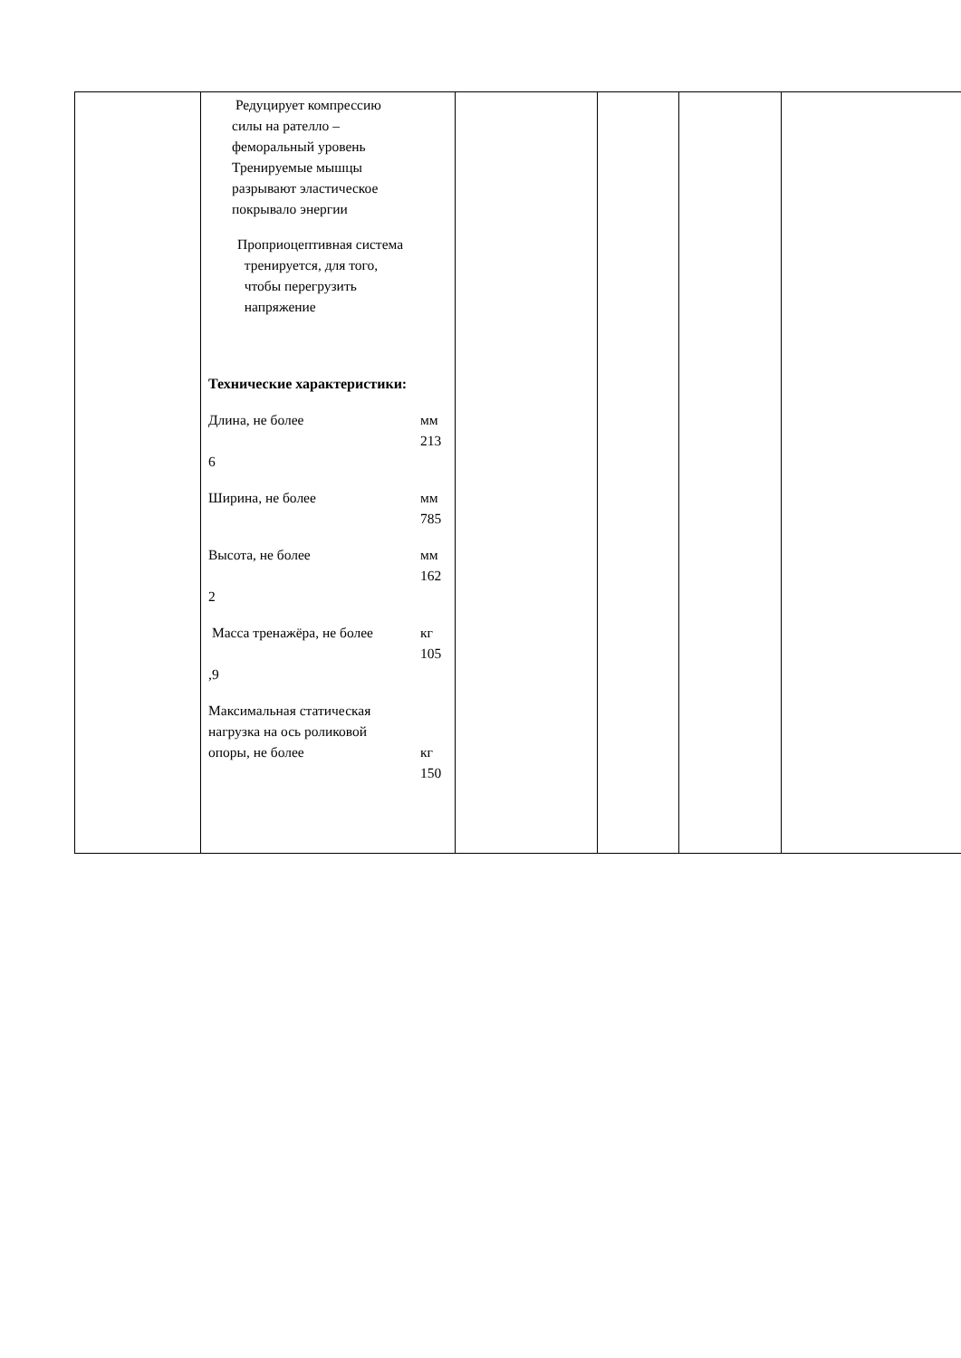| | Редуцирует компрессию силы на pателло – феморальный уровень Тренируемые мышцы разрывают эластическое покрывало энергии Проприоцептивная система тренируется, для того, чтобы перегрузить напряжение Технические характеристики: Длина, не более мм 213 6 Ширина, не более мм 785 Высота, не более мм 162 2 Масса тренажёра, не более кг 105 ,9 Максимальная статическая нагрузка на ось роликовой опоры, не более кг 150 | | | | |